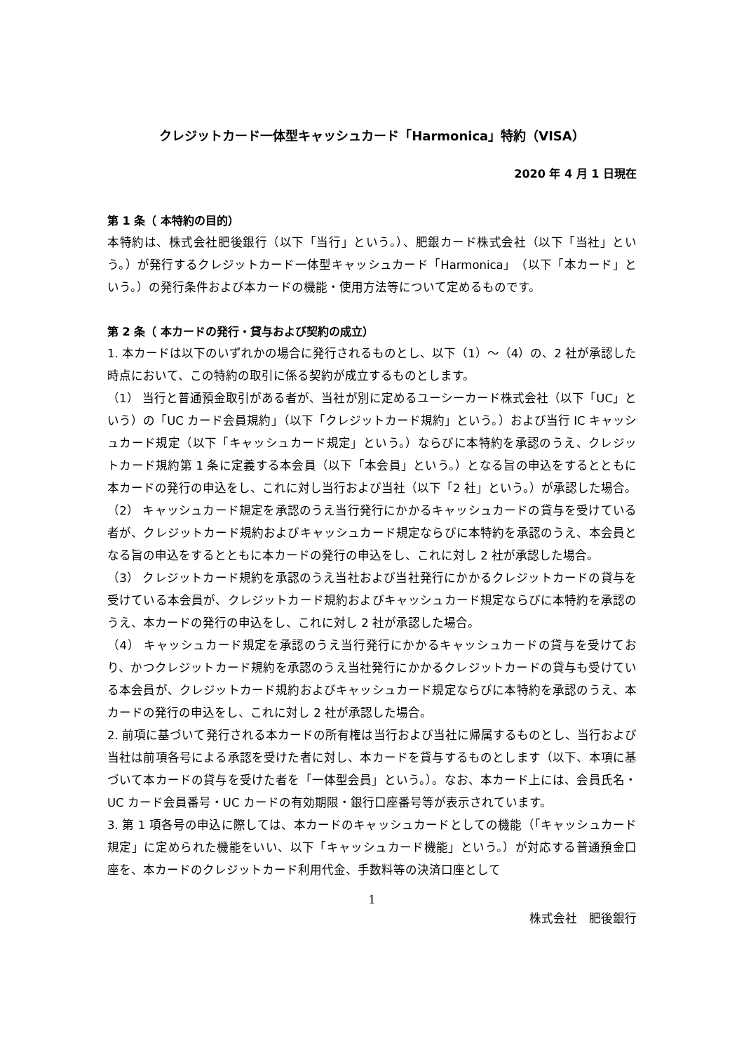クレジットカード一体型キャッシュカード「Harmonica」特約（VISA）
2020 年 4 月 1 日現在
第 1 条（ 本特約の目的）
本特約は、株式会社肥後銀行（以下「当行」という。）、肥銀カード株式会社（以下「当社」という。）が発行するクレジットカード一体型キャッシュカード「Harmonica」（以下「本カード」という。）の発行条件および本カードの機能・使用方法等について定めるものです。
第 2 条（ 本カードの発行・貸与および契約の成立）
1. 本カードは以下のいずれかの場合に発行されるものとし、以下（1）～（4）の、2 社が承認した時点において、この特約の取引に係る契約が成立するものとします。
（1） 当行と普通預金取引がある者が、当社が別に定めるユーシーカード株式会社（以下「UC」という）の「UC カード会員規約」（以下「クレジットカード規約」という。）および当行 IC キャッシュカード規定（以下「キャッシュカード規定」という。）ならびに本特約を承認のうえ、クレジットカード規約第 1 条に定義する本会員（以下「本会員」という。）となる旨の申込をするとともに本カードの発行の申込をし、これに対し当行および当社（以下「2 社」という。）が承認した場合。
（2） キャッシュカード規定を承認のうえ当行発行にかかるキャッシュカードの貸与を受けている者が、クレジットカード規約およびキャッシュカード規定ならびに本特約を承認のうえ、本会員となる旨の申込をするとともに本カードの発行の申込をし、これに対し 2 社が承認した場合。
（3） クレジットカード規約を承認のうえ当社および当社発行にかかるクレジットカードの貸与を受けている本会員が、クレジットカード規約およびキャッシュカード規定ならびに本特約を承認のうえ、本カードの発行の申込をし、これに対し 2 社が承認した場合。
（4） キャッシュカード規定を承認のうえ当行発行にかかるキャッシュカードの貸与を受けており、かつクレジットカード規約を承認のうえ当社発行にかかるクレジットカードの貸与も受けている本会員が、クレジットカード規約およびキャッシュカード規定ならびに本特約を承認のうえ、本カードの発行の申込をし、これに対し 2 社が承認した場合。
2. 前項に基づいて発行される本カードの所有権は当行および当社に帰属するものとし、当行および当社は前項各号による承認を受けた者に対し、本カードを貸与するものとします（以下、本項に基づいて本カードの貸与を受けた者を「一体型会員」という。）。なお、本カード上には、会員氏名・UC カード会員番号・UC カードの有効期限・銀行口座番号等が表示されています。
3. 第 1 項各号の申込に際しては、本カードのキャッシュカードとしての機能（「キャッシュカード規定」に定められた機能をいい、以下「キャッシュカード機能」という。）が対応する普通預金口座を、本カードのクレジットカード利用代金、手数料等の決済口座として
1
株式会社　肥後銀行